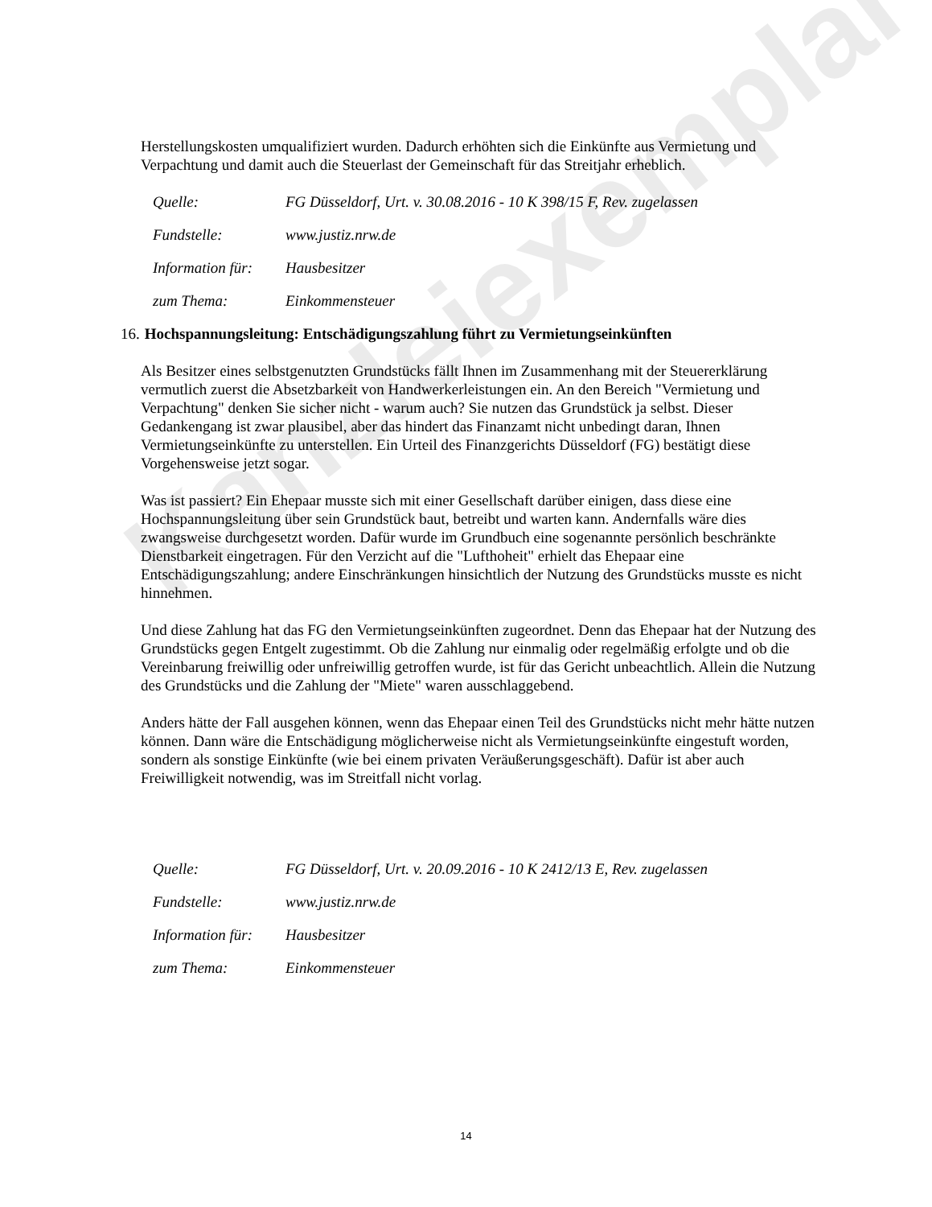Kanzleiexemplar
Herstellungskosten umqualifiziert wurden. Dadurch erhöhten sich die Einkünfte aus Vermietung und Verpachtung und damit auch die Steuerlast der Gemeinschaft für das Streitjahr erheblich.
| Quelle: | FG Düsseldorf, Urt. v. 30.08.2016 - 10 K 398/15 F, Rev. zugelassen |
| Fundstelle: | www.justiz.nrw.de |
| Information für: | Hausbesitzer |
| zum Thema: | Einkommensteuer |
16. Hochspannungsleitung: Entschädigungszahlung führt zu Vermietungseinkünften
Als Besitzer eines selbstgenutzten Grundstücks fällt Ihnen im Zusammenhang mit der Steuererklärung vermutlich zuerst die Absetzbarkeit von Handwerkerleistungen ein. An den Bereich "Vermietung und Verpachtung" denken Sie sicher nicht - warum auch? Sie nutzen das Grundstück ja selbst. Dieser Gedankengang ist zwar plausibel, aber das hindert das Finanzamt nicht unbedingt daran, Ihnen Vermietungseinkünfte zu unterstellen. Ein Urteil des Finanzgerichts Düsseldorf (FG) bestätigt diese Vorgehensweise jetzt sogar.
Was ist passiert? Ein Ehepaar musste sich mit einer Gesellschaft darüber einigen, dass diese eine Hochspannungsleitung über sein Grundstück baut, betreibt und warten kann. Andernfalls wäre dies zwangsweise durchgesetzt worden. Dafür wurde im Grundbuch eine sogenannte persönlich beschränkte Dienstbarkeit eingetragen. Für den Verzicht auf die "Lufthoheit" erhielt das Ehepaar eine Entschädigungszahlung; andere Einschränkungen hinsichtlich der Nutzung des Grundstücks musste es nicht hinnehmen.
Und diese Zahlung hat das FG den Vermietungseinkünften zugeordnet. Denn das Ehepaar hat der Nutzung des Grundstücks gegen Entgelt zugestimmt. Ob die Zahlung nur einmalig oder regelmäßig erfolgte und ob die Vereinbarung freiwillig oder unfreiwillig getroffen wurde, ist für das Gericht unbeachtlich. Allein die Nutzung des Grundstücks und die Zahlung der "Miete" waren ausschlaggebend.
Anders hätte der Fall ausgehen können, wenn das Ehepaar einen Teil des Grundstücks nicht mehr hätte nutzen können. Dann wäre die Entschädigung möglicherweise nicht als Vermietungseinkünfte eingestuft worden, sondern als sonstige Einkünfte (wie bei einem privaten Veräußerungsgeschäft). Dafür ist aber auch Freiwilligkeit notwendig, was im Streitfall nicht vorlag.
| Quelle: | FG Düsseldorf, Urt. v. 20.09.2016 - 10 K 2412/13 E, Rev. zugelassen |
| Fundstelle: | www.justiz.nrw.de |
| Information für: | Hausbesitzer |
| zum Thema: | Einkommensteuer |
14